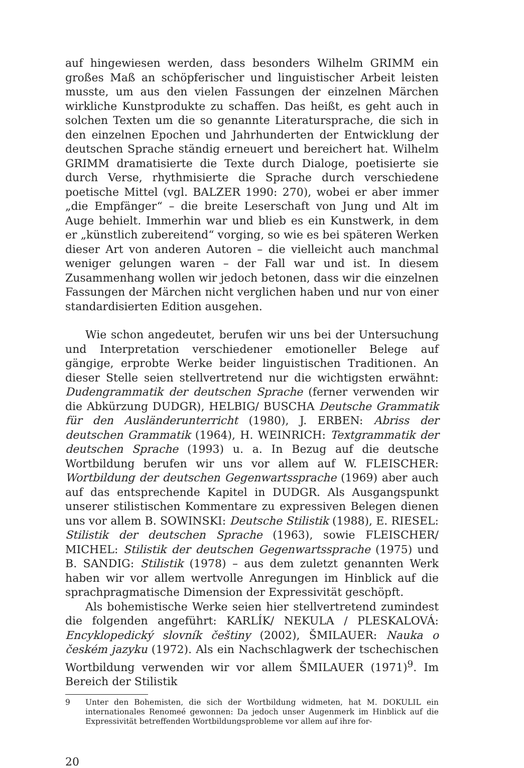auf hingewiesen werden, dass besonders Wilhelm GRIMM ein großes Maß an schöpferischer und linguistischer Arbeit leisten musste, um aus den vielen Fassungen der einzelnen Märchen wirkliche Kunstprodukte zu schaffen. Das heißt, es geht auch in solchen Texten um die so genannte Literatursprache, die sich in den einzelnen Epochen und Jahrhunderten der Entwicklung der deutschen Sprache ständig erneuert und bereichert hat. Wilhelm GRIMM dramatisierte die Texte durch Dialoge, poetisierte sie durch Verse, rhythmisierte die Sprache durch verschiedene poetische Mittel (vgl. BALZER 1990: 270), wobei er aber immer „die Empfänger“ – die breite Leserschaft von Jung und Alt im Auge behielt. Immerhin war und blieb es ein Kunstwerk, in dem er „künstlich zubereitend“ vorging, so wie es bei späteren Werken dieser Art von anderen Autoren – die vielleicht auch manchmal weniger gelungen waren – der Fall war und ist. In diesem Zusammenhang wollen wir jedoch betonen, dass wir die einzelnen Fassungen der Märchen nicht verglichen haben und nur von einer standardisierten Edition ausgehen.
Wie schon angedeutet, berufen wir uns bei der Untersuchung und Interpretation verschiedener emotioneller Belege auf gängige, erprobte Werke beider linguistischen Traditionen. An dieser Stelle seien stellvertretend nur die wichtigsten erwähnt: Dudengrammatik der deutschen Sprache (ferner verwenden wir die Abkürzung DUDGR), HELBIG/ BUSCHA Deutsche Grammatik für den Ausländerunterricht (1980), J. ERBEN: Abriss der deutschen Grammatik (1964), H. WEINRICH: Textgrammatik der deutschen Sprache (1993) u. a. In Bezug auf die deutsche Wortbildung berufen wir uns vor allem auf W. FLEISCHER: Wortbildung der deutschen Gegenwartssprache (1969) aber auch auf das entsprechende Kapitel in DUDGR. Als Ausgangspunkt unserer stilistischen Kommentare zu expressiven Belegen dienen uns vor allem B. SOWINSKI: Deutsche Stilistik (1988), E. RIESEL: Stilistik der deutschen Sprache (1963), sowie FLEISCHER/ MICHEL: Stilistik der deutschen Gegenwartssprache (1975) und B. SANDIG: Stilistik (1978) – aus dem zuletzt genannten Werk haben wir vor allem wertvolle Anregungen im Hinblick auf die sprachpragmatische Dimension der Expressivität geschöpft.
Als bohemistische Werke seien hier stellvertretend zumindest die folgenden angeführt: KARLÍK/ NEKULA / PLESKALOVÁ: Encyklopedický slovník češtiny (2002), ŠMILAUER: Nauka o českém jazyku (1972). Als ein Nachschlagwerk der tschechischen Wortbildung verwenden wir vor allem ŠMILAUER (1971)<sup>9</sup>. Im Bereich der Stilistik
9 Unter den Bohemisten, die sich der Wortbildung widmeten, hat M. DOKULIL ein internationales Renomeé gewonnen: Da jedoch unser Augenmerk im Hinblick auf die Expressivität betreffenden Wortbildungsprobleme vor allem auf ihre for-
20